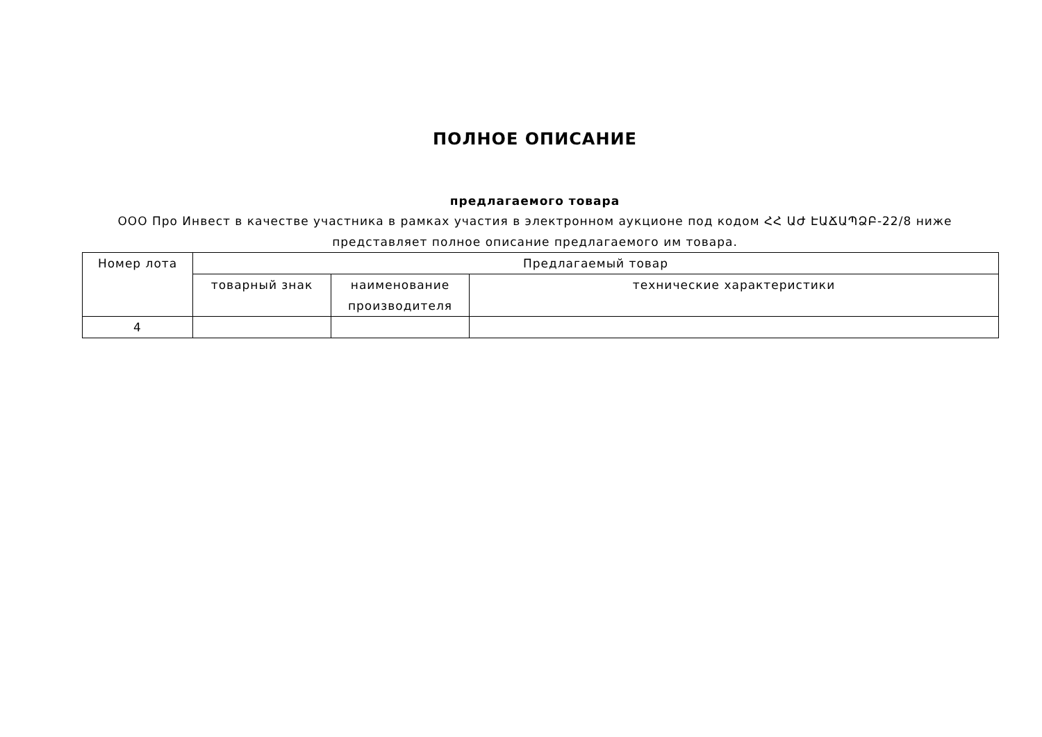ПОЛНОЕ ОПИСАНИЕ
предлагаемого товара
ООО Про Инвест в качестве участника в рамках участия в электронном аукционе под кодом ՀՀ ԱԺ ԷԱՃԱՊՁԲ-22/8 ниже представляет полное описание предлагаемого им товара.
| Номер лота | Предлагаемый товар | | |
| --- | --- | --- | --- |
| | товарный знак | наименование производителя | технические характеристики |
| 4 | | | |